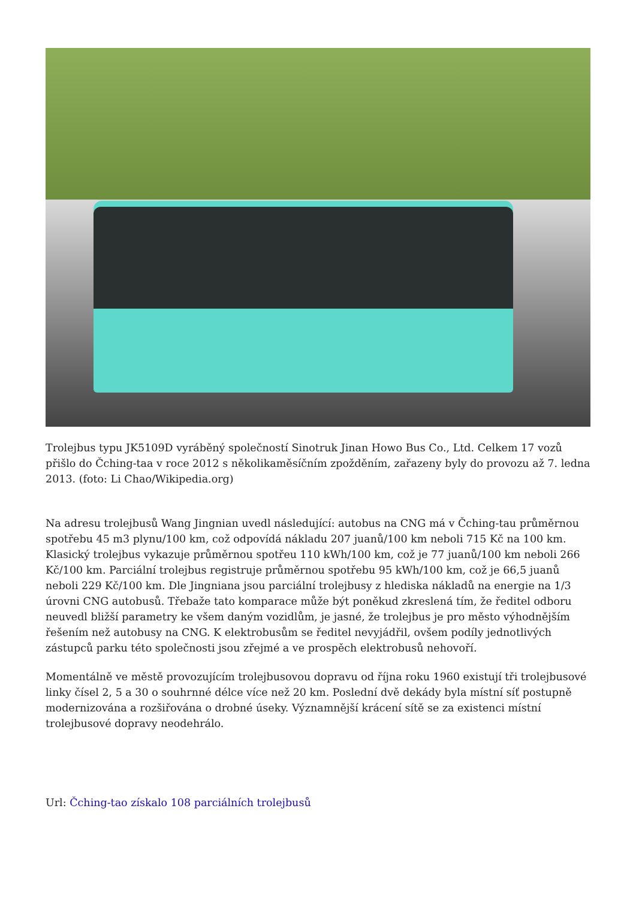Trolejbus typu JK5109D vyráběný společností Sinotruk Jinan Howo Bus Co., Ltd. Celkem 17 vozů přišlo do Čching-taa v roce 2012 s několikaměsíčním zpožděním, zařazeny byly do provozu až 7. ledna 2013. (foto: Li Chao/Wikipedia.org)
Na adresu trolejbusů Wang Jingnian uvedl následující: autobus na CNG má v Čching-tau průměrnou spotřebu 45 m3 plynu/100 km, což odpovídá nákladu 207 juanů/100 km neboli 715 Kč na 100 km. Klasický trolejbus vykazuje průměrnou spotřeu 110 kWh/100 km, což je 77 juanů/100 km neboli 266 Kč/100 km. Parciální trolejbus registruje průměrnou spotřebu 95 kWh/100 km, což je 66,5 juanů neboli 229 Kč/100 km. Dle Jingniana jsou parciální trolejbusy z hlediska nákladů na energie na 1/3 úrovni CNG autobusů. Třebaže tato komparace může být poněkud zkreslená tím, že ředitel odboru neuvedl bližší parametry ke všem daným vozidlům, je jasné, že trolejbus je pro město výhodnějším řešením než autobusy na CNG. K elektrobusům se ředitel nevyjádřil, ovšem podíly jednotlivých zástupců parku této společnosti jsou zřejmé a ve prospěch elektrobusů nehovoří.
Momentálně ve městě provozujícím trolejbusovou dopravu od října roku 1960 existují tři trolejbusové linky čísel 2, 5 a 30 o souhrnné délce více než 20 km. Poslední dvě dekády byla místní síť postupně modernizována a rozšiřována o drobné úseky. Významnější krácení sítě se za existenci místní trolejbusové dopravy neodehrálo.
Url: Čching-tao získalo 108 parciálních trolejbusů